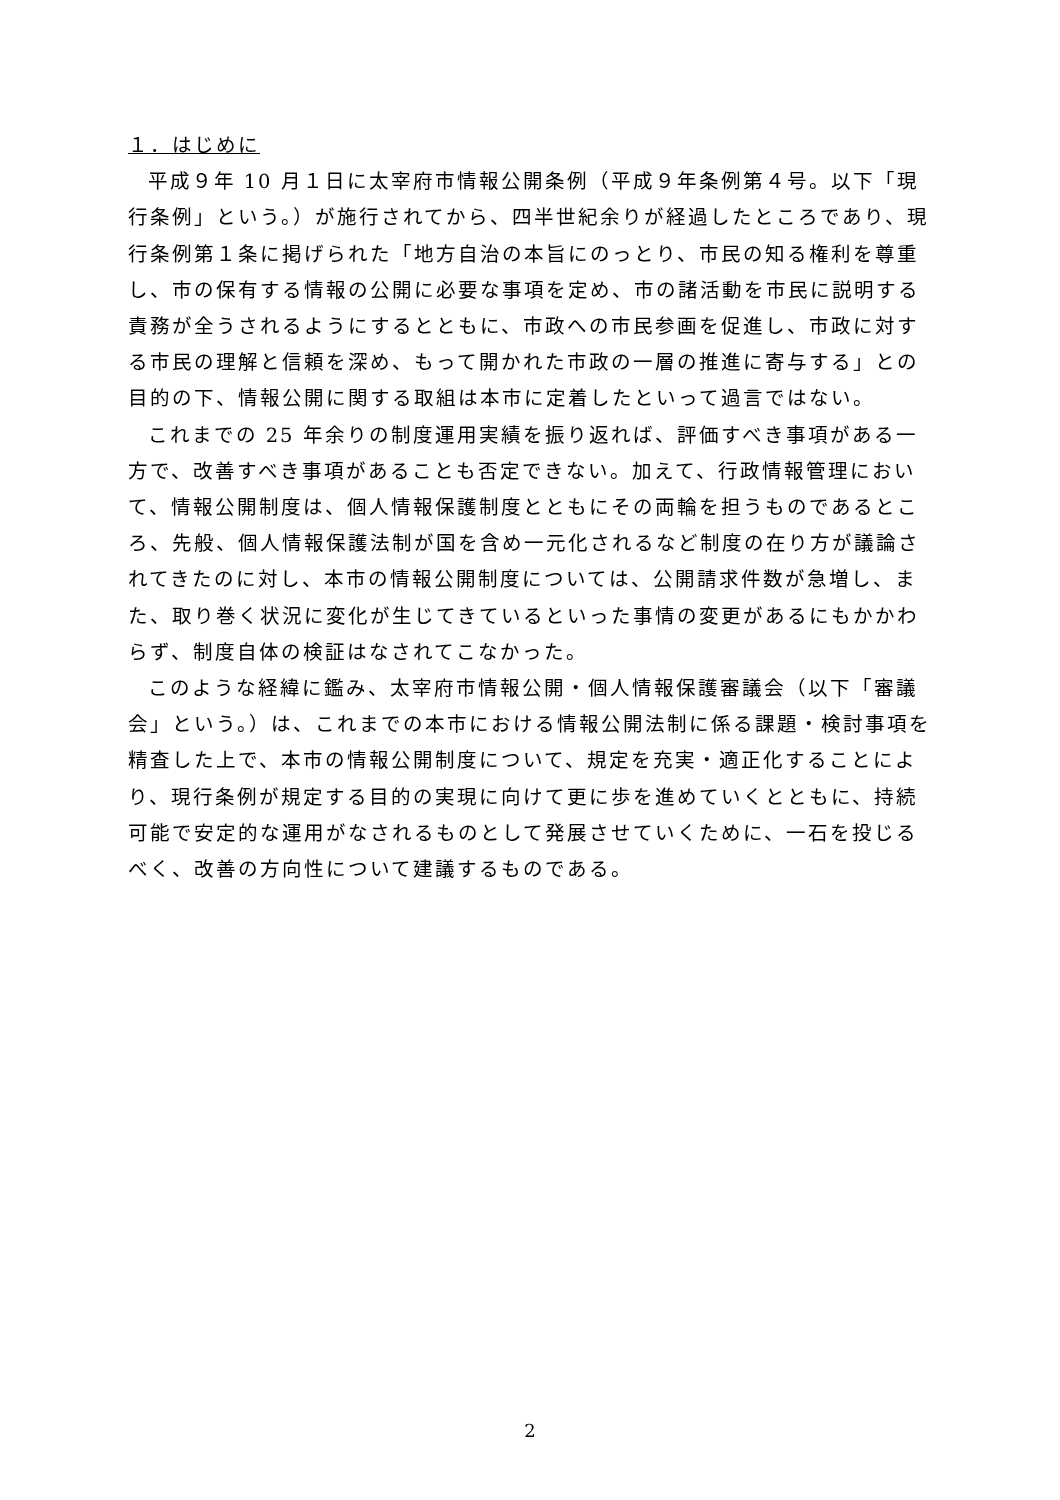１．はじめに
平成９年 10 月１日に太宰府市情報公開条例（平成９年条例第４号。以下「現行条例」という。）が施行されてから、四半世紀余りが経過したところであり、現行条例第１条に掲げられた「地方自治の本旨にのっとり、市民の知る権利を尊重し、市の保有する情報の公開に必要な事項を定め、市の諸活動を市民に説明する責務が全うされるようにするとともに、市政への市民参画を促進し、市政に対する市民の理解と信頼を深め、もって開かれた市政の一層の推進に寄与する」との目的の下、情報公開に関する取組は本市に定着したといって過言ではない。
これまでの 25 年余りの制度運用実績を振り返れば、評価すべき事項がある一方で、改善すべき事項があることも否定できない。加えて、行政情報管理において、情報公開制度は、個人情報保護制度とともにその両輪を担うものであるところ、先般、個人情報保護法制が国を含め一元化されるなど制度の在り方が議論されてきたのに対し、本市の情報公開制度については、公開請求件数が急増し、また、取り巻く状況に変化が生じてきているといった事情の変更があるにもかかわらず、制度自体の検証はなされてこなかった。
このような経緯に鑑み、太宰府市情報公開・個人情報保護審議会（以下「審議会」という。）は、これまでの本市における情報公開法制に係る課題・検討事項を精査した上で、本市の情報公開制度について、規定を充実・適正化することにより、現行条例が規定する目的の実現に向けて更に歩を進めていくとともに、持続可能で安定的な運用がなされるものとして発展させていくために、一石を投じるべく、改善の方向性について建議するものである。
2